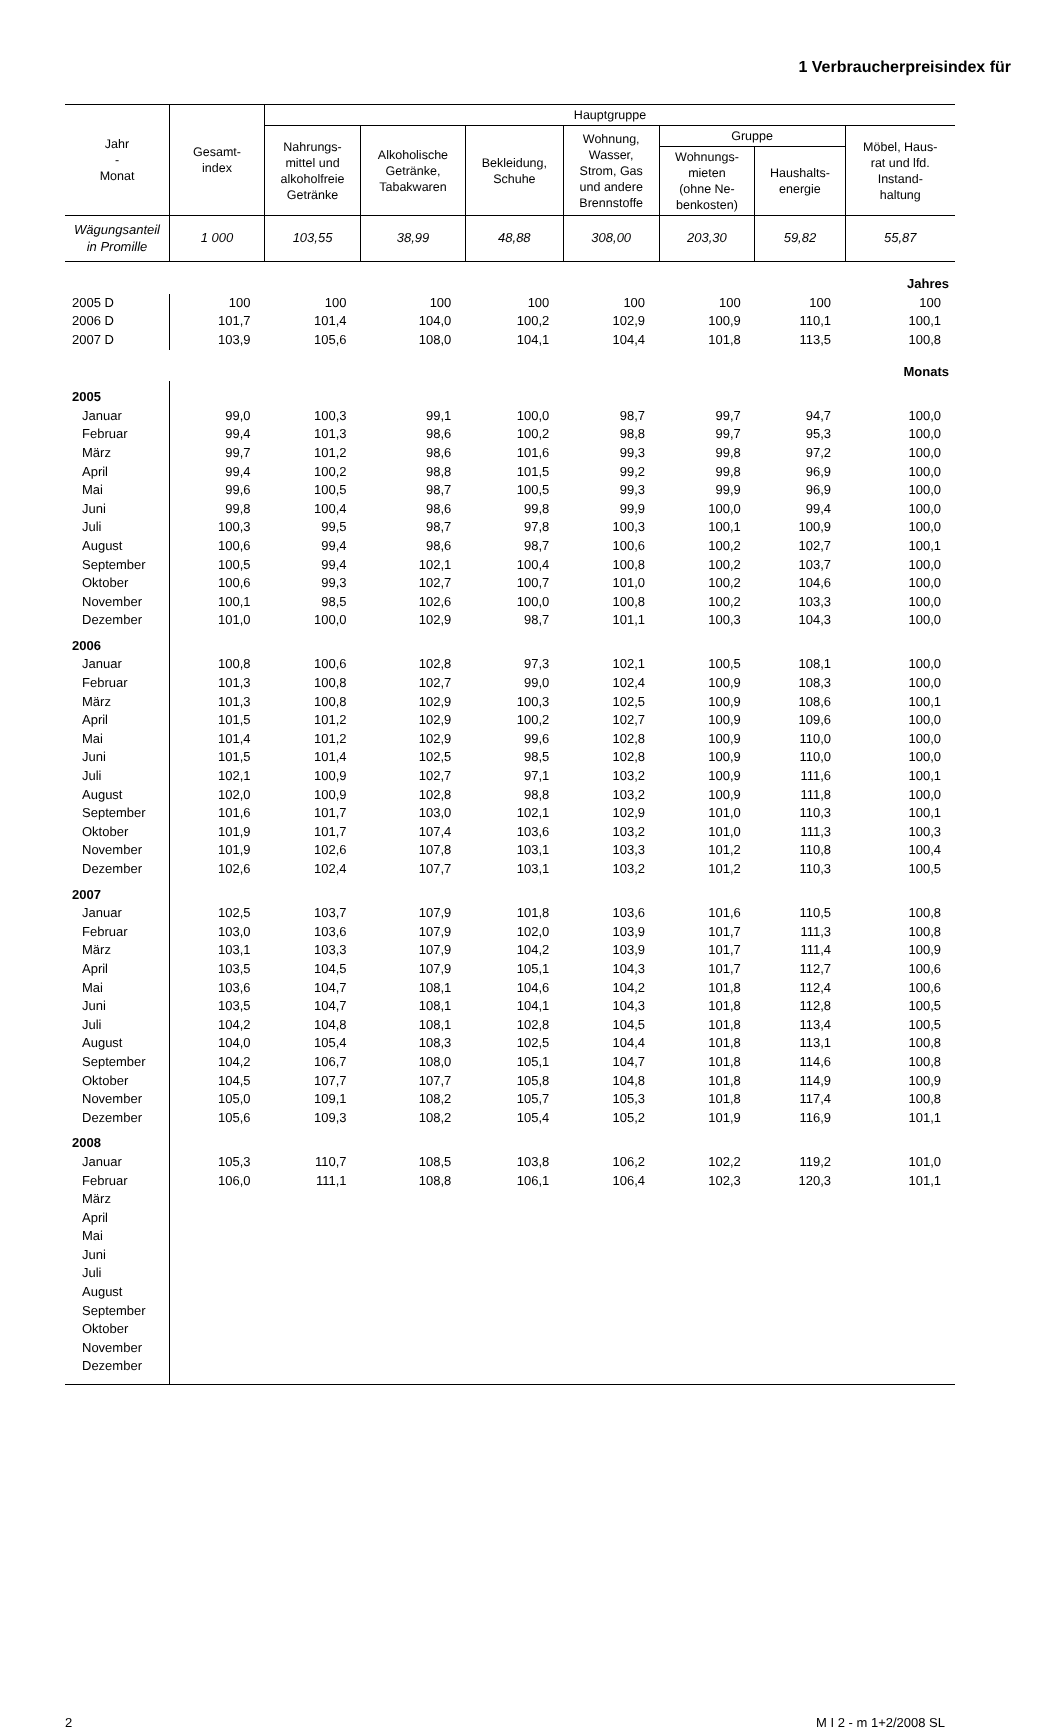1 Verbraucherpreisindex für
| Jahr - Monat | Gesamt- index | Hauptgruppe | | | | | | |
| --- | --- | --- | --- | --- | --- | --- | --- | --- |
| | | Nahrungs- mittel und alkoholfreie Getränke | Alkoholische Getränke, Tabakwaren | Bekleidung, Schuhe | Wohnung, Wasser, Strom, Gas und andere Brennstoffe | Gruppe | | Möbel, Haus- rat und lfd. Instand- haltung |
| | | | | | | Wohnungs- mieten (ohne Ne- benkosten) | Haushalts- energie | |
| Wägungsanteil in Promille | 1 000 | 103,55 | 38,99 | 48,88 | 308,00 | 203,30 | 59,82 | 55,87 |
| Jahres | | | | | | | | |
| 2005 D | 100 | 100 | 100 | 100 | 100 | 100 | 100 | 100 |
| 2006 D | 101,7 | 101,4 | 104,0 | 100,2 | 102,9 | 100,9 | 110,1 | 100,1 |
| 2007 D | 103,9 | 105,6 | 108,0 | 104,1 | 104,4 | 101,8 | 113,5 | 100,8 |
| Monats | | | | | | | | |
| 2005 | | | | | | | | |
| Januar | 99,0 | 100,3 | 99,1 | 100,0 | 98,7 | 99,7 | 94,7 | 100,0 |
| Februar | 99,4 | 101,3 | 98,6 | 100,2 | 98,8 | 99,7 | 95,3 | 100,0 |
| März | 99,7 | 101,2 | 98,6 | 101,6 | 99,3 | 99,8 | 97,2 | 100,0 |
| April | 99,4 | 100,2 | 98,8 | 101,5 | 99,2 | 99,8 | 96,9 | 100,0 |
| Mai | 99,6 | 100,5 | 98,7 | 100,5 | 99,3 | 99,9 | 96,9 | 100,0 |
| Juni | 99,8 | 100,4 | 98,6 | 99,8 | 99,9 | 100,0 | 99,4 | 100,0 |
| Juli | 100,3 | 99,5 | 98,7 | 97,8 | 100,3 | 100,1 | 100,9 | 100,0 |
| August | 100,6 | 99,4 | 98,6 | 98,7 | 100,6 | 100,2 | 102,7 | 100,1 |
| September | 100,5 | 99,4 | 102,1 | 100,4 | 100,8 | 100,2 | 103,7 | 100,0 |
| Oktober | 100,6 | 99,3 | 102,7 | 100,7 | 101,0 | 100,2 | 104,6 | 100,0 |
| November | 100,1 | 98,5 | 102,6 | 100,0 | 100,8 | 100,2 | 103,3 | 100,0 |
| Dezember | 101,0 | 100,0 | 102,9 | 98,7 | 101,1 | 100,3 | 104,3 | 100,0 |
| 2006 | | | | | | | | |
| Januar | 100,8 | 100,6 | 102,8 | 97,3 | 102,1 | 100,5 | 108,1 | 100,0 |
| Februar | 101,3 | 100,8 | 102,7 | 99,0 | 102,4 | 100,9 | 108,3 | 100,0 |
| März | 101,3 | 100,8 | 102,9 | 100,3 | 102,5 | 100,9 | 108,6 | 100,1 |
| April | 101,5 | 101,2 | 102,9 | 100,2 | 102,7 | 100,9 | 109,6 | 100,0 |
| Mai | 101,4 | 101,2 | 102,9 | 99,6 | 102,8 | 100,9 | 110,0 | 100,0 |
| Juni | 101,5 | 101,4 | 102,5 | 98,5 | 102,8 | 100,9 | 110,0 | 100,0 |
| Juli | 102,1 | 100,9 | 102,7 | 97,1 | 103,2 | 100,9 | 111,6 | 100,1 |
| August | 102,0 | 100,9 | 102,8 | 98,8 | 103,2 | 100,9 | 111,8 | 100,0 |
| September | 101,6 | 101,7 | 103,0 | 102,1 | 102,9 | 101,0 | 110,3 | 100,1 |
| Oktober | 101,9 | 101,7 | 107,4 | 103,6 | 103,2 | 101,0 | 111,3 | 100,3 |
| November | 101,9 | 102,6 | 107,8 | 103,1 | 103,3 | 101,2 | 110,8 | 100,4 |
| Dezember | 102,6 | 102,4 | 107,7 | 103,1 | 103,2 | 101,2 | 110,3 | 100,5 |
| 2007 | | | | | | | | |
| Januar | 102,5 | 103,7 | 107,9 | 101,8 | 103,6 | 101,6 | 110,5 | 100,8 |
| Februar | 103,0 | 103,6 | 107,9 | 102,0 | 103,9 | 101,7 | 111,3 | 100,8 |
| März | 103,1 | 103,3 | 107,9 | 104,2 | 103,9 | 101,7 | 111,4 | 100,9 |
| April | 103,5 | 104,5 | 107,9 | 105,1 | 104,3 | 101,7 | 112,7 | 100,6 |
| Mai | 103,6 | 104,7 | 108,1 | 104,6 | 104,2 | 101,8 | 112,4 | 100,6 |
| Juni | 103,5 | 104,7 | 108,1 | 104,1 | 104,3 | 101,8 | 112,8 | 100,5 |
| Juli | 104,2 | 104,8 | 108,1 | 102,8 | 104,5 | 101,8 | 113,4 | 100,5 |
| August | 104,0 | 105,4 | 108,3 | 102,5 | 104,4 | 101,8 | 113,1 | 100,8 |
| September | 104,2 | 106,7 | 108,0 | 105,1 | 104,7 | 101,8 | 114,6 | 100,8 |
| Oktober | 104,5 | 107,7 | 107,7 | 105,8 | 104,8 | 101,8 | 114,9 | 100,9 |
| November | 105,0 | 109,1 | 108,2 | 105,7 | 105,3 | 101,8 | 117,4 | 100,8 |
| Dezember | 105,6 | 109,3 | 108,2 | 105,4 | 105,2 | 101,9 | 116,9 | 101,1 |
| 2008 | | | | | | | | |
| Januar | 105,3 | 110,7 | 108,5 | 103,8 | 106,2 | 102,2 | 119,2 | 101,0 |
| Februar | 106,0 | 111,1 | 108,8 | 106,1 | 106,4 | 102,3 | 120,3 | 101,1 |
| März | | | | | | | | |
| April | | | | | | | | |
| Mai | | | | | | | | |
| Juni | | | | | | | | |
| Juli | | | | | | | | |
| August | | | | | | | | |
| September | | | | | | | | |
| Oktober | | | | | | | | |
| November | | | | | | | | |
| Dezember | | | | | | | | |
2 M I 2 - m 1+2/2008 SL